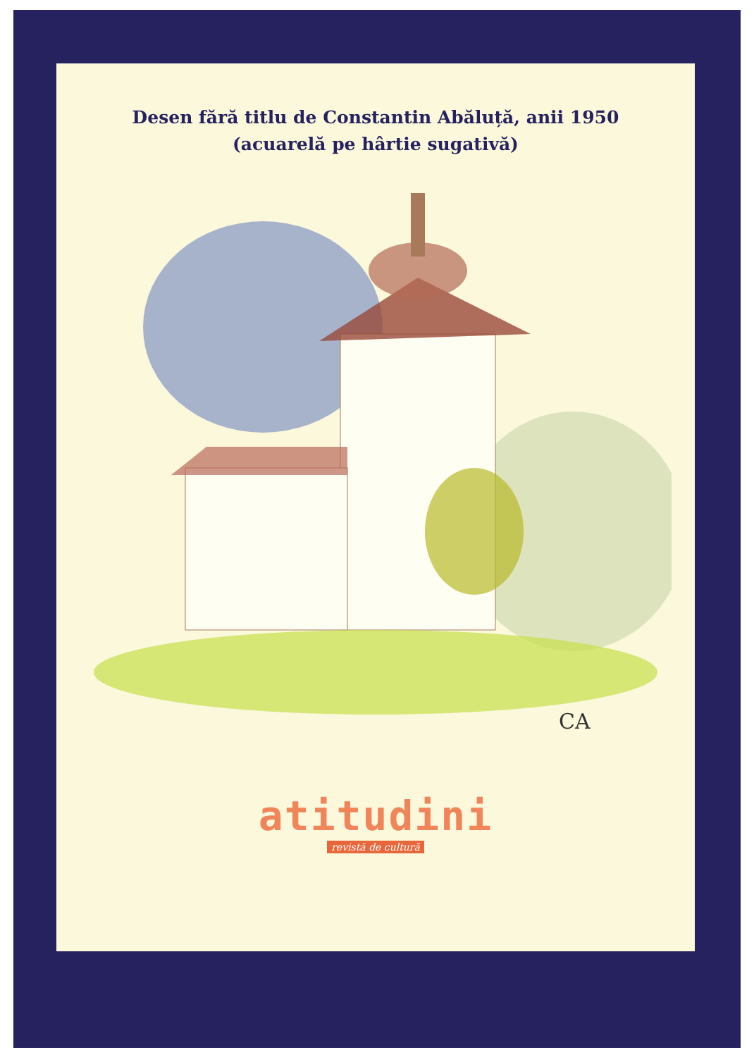Desen fără titlu de Constantin Abăluță, anii 1950
(acuarelă pe hârtie sugativă)
CA
atitudini
revistă de cultură